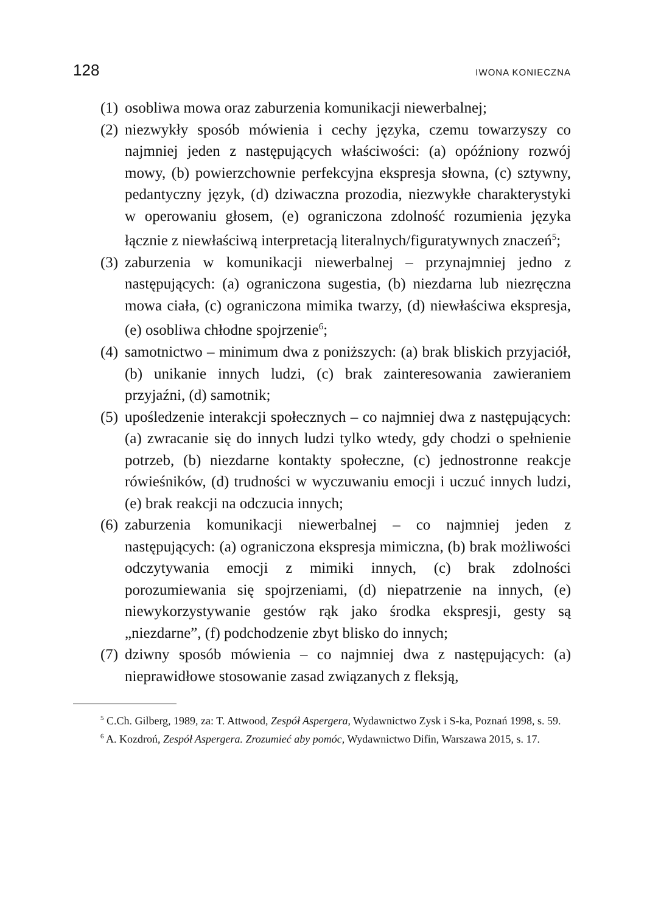128 IWONA KONIECZNA
(1) osobliwa mowa oraz zaburzenia komunikacji niewerbalnej;
(2) niezwykły sposób mówienia i cechy języka, czemu towarzyszy co najmniej jeden z następujących właściwości: (a) opóźniony rozwój mowy, (b) powierzchownie perfekcyjna ekspresja słowna, (c) sztywny, pedantyczny język, (d) dziwaczna prozodia, niezwykłe charakterystyki w operowaniu głosem, (e) ograniczona zdolność rozumienia języka łącznie z niewłaściwą interpretacją literalnych/figuratywnych znaczeń<sup>5</sup>;
(3) zaburzenia w komunikacji niewerbalnej – przynajmniej jedno z następujących: (a) ograniczona sugestia, (b) niezdarna lub niezręczna mowa ciała, (c) ograniczona mimika twarzy, (d) niewłaściwa ekspresja, (e) osobliwa chłodne spojrzenie<sup>6</sup>;
(4) samotnictwo – minimum dwa z poniższych: (a) brak bliskich przyjaciół, (b) unikanie innych ludzi, (c) brak zainteresowania zawieraniem przyjaźni, (d) samotnik;
(5) upośledzenie interakcji społecznych – co najmniej dwa z następujących: (a) zwracanie się do innych ludzi tylko wtedy, gdy chodzi o spełnienie potrzeb, (b) niezdarne kontakty społeczne, (c) jednostronne reakcje rówieśników, (d) trudności w wyczuwaniu emocji i uczuć innych ludzi, (e) brak reakcji na odczucia innych;
(6) zaburzenia komunikacji niewerbalnej – co najmniej jeden z następujących: (a) ograniczona ekspresja mimiczna, (b) brak możliwości odczytywania emocji z mimiki innych, (c) brak zdolności porozumiewania się spojrzeniami, (d) niepatrzenie na innych, (e) niewykorzystywanie gestów rąk jako środka ekspresji, gesty są „niezdarne”, (f) podchodzenie zbyt blisko do innych;
(7) dziwny sposób mówienia – co najmniej dwa z następujących: (a) nieprawidłowe stosowanie zasad związanych z fleksją,
<sup>5</sup> C.Ch. Gilberg, 1989, za: T. Attwood, Zespół Aspergera, Wydawnictwo Zysk i S-ka, Poznań 1998, s. 59.
<sup>6</sup> A. Kozdroń, Zespół Aspergera. Zrozumieć aby pomóc, Wydawnictwo Difin, Warszawa 2015, s. 17.